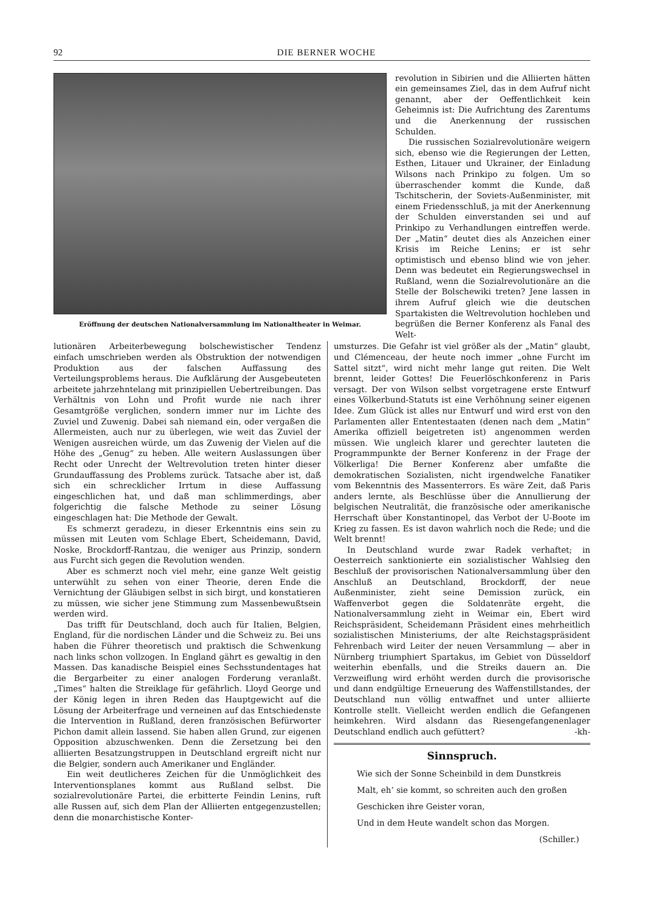92 DIE BERNER WOCHE
Eröffnung der deutschen Nationalversammlung im Nationaltheater in Weimar.
revolution in Sibirien und die Alliierten hätten ein gemeinsames Ziel, das in dem Aufruf nicht genannt, aber der Oeffentlichkeit kein Geheimnis ist: Die Aufrichtung des Zarentums und die Anerkennung der russischen Schulden.
Die russischen Sozialrevolutionäre weigern sich, ebenso wie die Regierungen der Letten, Esthen, Litauer und Ukrainer, der Einladung Wilsons nach Prinkipo zu folgen. Um so überraschender kommt die Kunde, daß Tschitscherin, der Soviets-Außenminister, mit einem Friedensschluß, ja mit der Anerkennung der Schulden einverstanden sei und auf Prinkipo zu Verhandlungen eintreffen werde. Der „Matin“ deutet dies als Anzeichen einer Krisis im Reiche Lenins; er ist sehr optimistisch und ebenso blind wie von jeher. Denn was bedeutet ein Regierungswechsel in Rußland, wenn die Sozialrevolutionäre an die Stelle der Bolschewiki treten? Jene lassen in ihrem Aufruf gleich wie die deutschen Spartakisten die Weltrevolution hochleben und begrüßen die Berner Konferenz als Fanal des Welt-
lutionären Arbeiterbewegung bolschewistischer Tendenz einfach umschrieben werden als Obstruktion der notwendigen Produktion aus der falschen Auffassung des Verteilungsproblems heraus. Die Aufklärung der Ausgebeuteten arbeitete jahrzehntelang mit prinzipiellen Uebertreibungen. Das Verhältnis von Lohn und Profit wurde nie nach ihrer Gesamtgröße verglichen, sondern immer nur im Lichte des Zuviel und Zuwenig. Dabei sah niemand ein, oder vergaßen die Allermeisten, auch nur zu überlegen, wie weit das Zuviel der Wenigen ausreichen würde, um das Zuwenig der Vielen auf die Höhe des „Genug“ zu heben. Alle weitern Auslassungen über Recht oder Unrecht der Weltrevolution treten hinter dieser Grundauffassung des Problems zurück. Tatsache aber ist, daß sich ein schrecklicher Irrtum in diese Auffassung eingeschlichen hat, und daß man schlimmerdings, aber folgerichtig die falsche Methode zu seiner Lösung eingeschlagen hat: Die Methode der Gewalt.
Es schmerzt geradezu, in dieser Erkenntnis eins sein zu müssen mit Leuten vom Schlage Ebert, Scheidemann, David, Noske, Brockdorff-Rantzau, die weniger aus Prinzip, sondern aus Furcht sich gegen die Revolution wenden.
Aber es schmerzt noch viel mehr, eine ganze Welt geistig unterwühlt zu sehen von einer Theorie, deren Ende die Vernichtung der Gläubigen selbst in sich birgt, und konstatieren zu müssen, wie sicher jene Stimmung zum Massenbewußtsein werden wird.
Das trifft für Deutschland, doch auch für Italien, Belgien, England, für die nordischen Länder und die Schweiz zu. Bei uns haben die Führer theoretisch und praktisch die Schwenkung nach links schon vollzogen. In England gährt es gewaltig in den Massen. Das kanadische Beispiel eines Sechsstundentages hat die Bergarbeiter zu einer analogen Forderung veranlaßt. „Times“ halten die Streiklage für gefährlich. Lloyd George und der König legen in ihren Reden das Hauptgewicht auf die Lösung der Arbeiterfrage und verneinen auf das Entschiedenste die Intervention in Rußland, deren französischen Befürworter Pichon damit allein lassend. Sie haben allen Grund, zur eigenen Opposition abzuschwenken. Denn die Zersetzung bei den alliierten Besatzungstruppen in Deutschland ergreift nicht nur die Belgier, sondern auch Amerikaner und Engländer.
Ein weit deutlicheres Zeichen für die Unmöglichkeit des Interventionsplanes kommt aus Rußland selbst. Die sozialrevolutionäre Partei, die erbitterte Feindin Lenins, ruft alle Russen auf, sich dem Plan der Alliierten entgegenzustellen; denn die monarchistische Konter-
umsturzes. Die Gefahr ist viel größer als der „Matin“ glaubt, und Clémenceau, der heute noch immer „ohne Furcht im Sattel sitzt“, wird nicht mehr lange gut reiten. Die Welt brennt, leider Gottes! Die Feuerlöschkonferenz in Paris versagt. Der von Wilson selbst vorgetragene erste Entwurf eines Völkerbund-Statuts ist eine Verhöhnung seiner eigenen Idee. Zum Glück ist alles nur Entwurf und wird erst von den Parlamenten aller Ententestaaten (denen nach dem „Matin“ Amerika offiziell beigetreten ist) angenommen werden müssen. Wie ungleich klarer und gerechter lauteten die Programmpunkte der Berner Konferenz in der Frage der Völkerliga! Die Berner Konferenz aber umfaßte die demokratischen Sozialisten, nicht irgendwelche Fanatiker vom Bekenntnis des Massenterrors. Es wäre Zeit, daß Paris anders lernte, als Beschlüsse über die Annullierung der belgischen Neutralität, die französische oder amerikanische Herrschaft über Konstantinopel, das Verbot der U-Boote im Krieg zu fassen. Es ist davon wahrlich noch die Rede; und die Welt brennt!
In Deutschland wurde zwar Radek verhaftet; in Oesterreich sanktionierte ein sozialistischer Wahlsieg den Beschluß der provisorischen Nationalversammlung über den Anschluß an Deutschland, Brockdorff, der neue Außenminister, zieht seine Demission zurück, ein Waffenverbot gegen die Soldatenräte ergeht, die Nationalversammlung zieht in Weimar ein, Ebert wird Reichspräsident, Scheidemann Präsident eines mehrheitlich sozialistischen Ministeriums, der alte Reichstagspräsident Fehrenbach wird Leiter der neuen Versammlung — aber in Nürnberg triumphiert Spartakus, im Gebiet von Düsseldorf weiterhin ebenfalls, und die Streiks dauern an. Die Verzweiflung wird erhöht werden durch die provisorische und dann endgültige Erneuerung des Waffenstillstandes, der Deutschland nun völlig entwaffnet und unter alliierte Kontrolle stellt. Vielleicht werden endlich die Gefangenen heimkehren. Wird alsdann das Riesengefangenenlager Deutschland endlich auch gefüttert? -kh-
Sinnspruch.
Wie sich der Sonne Scheinbild in dem Dunstkreis
Malt, eh’ sie kommt, so schreiten auch den großen
Geschicken ihre Geister voran,
Und in dem Heute wandelt schon das Morgen.
(Schiller.)